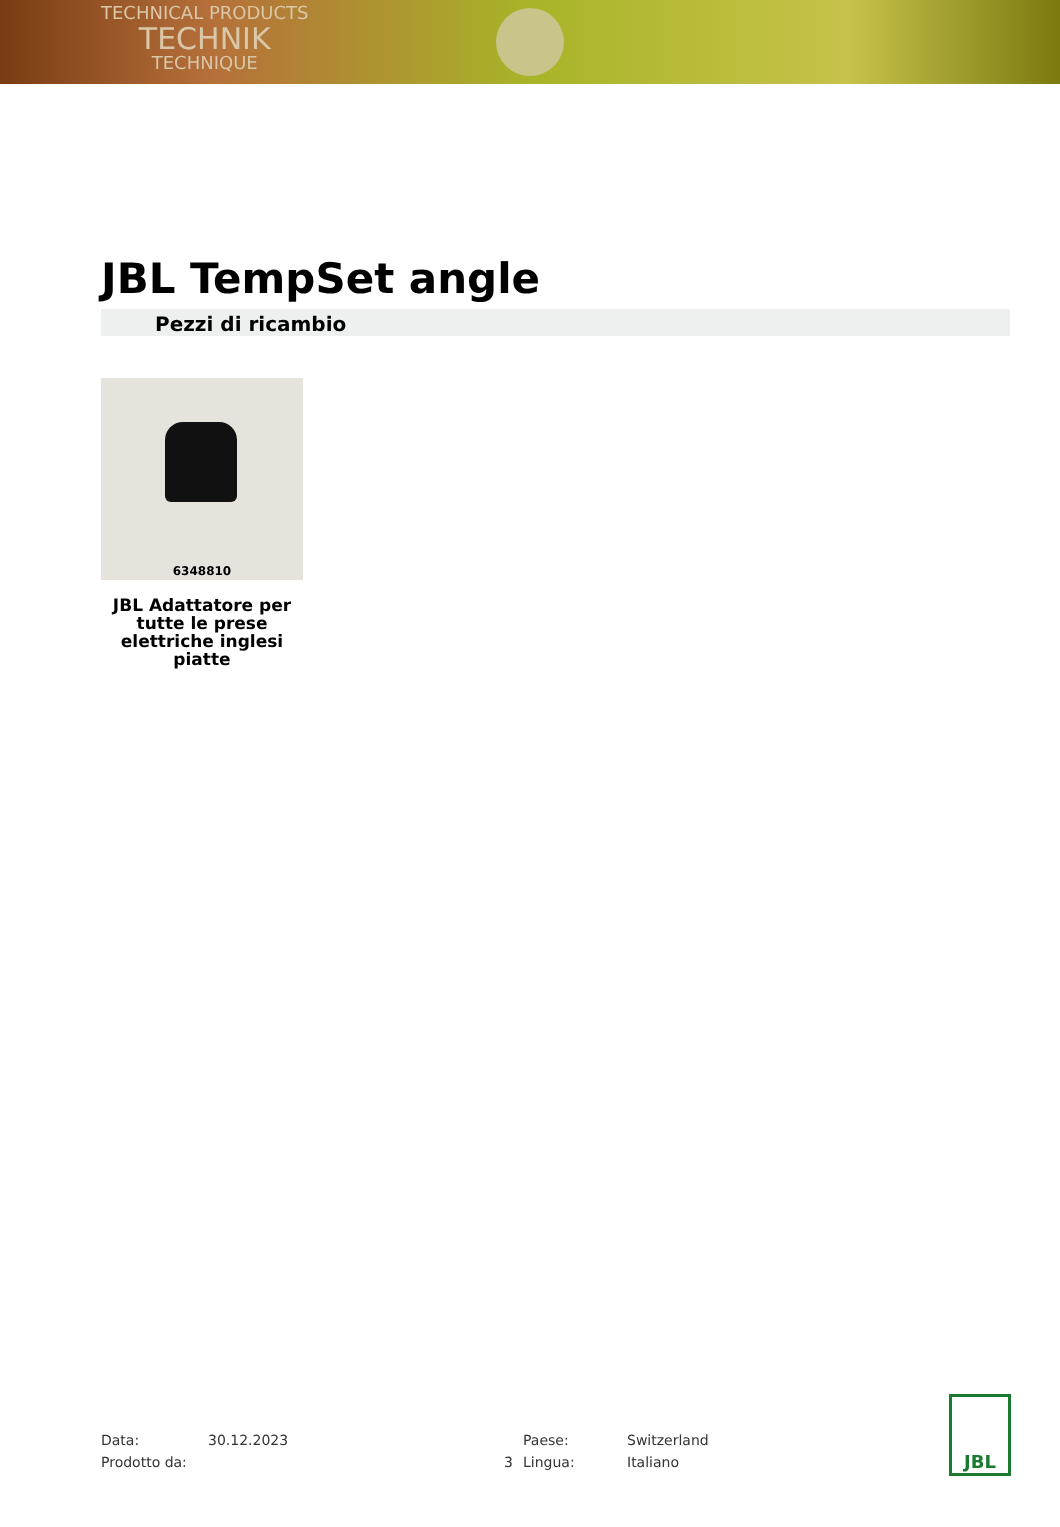TECHNICAL PRODUCTS
TECHNIK
TECHNIQUE
JBL TempSet angle
Pezzi di ricambio
6348810
JBL Adattatore per tutte le prese elettriche inglesi piatte
Data:
30.12.2023
Paese:
Switzerland
Prodotto da:
3
Lingua:
Italiano
JBL